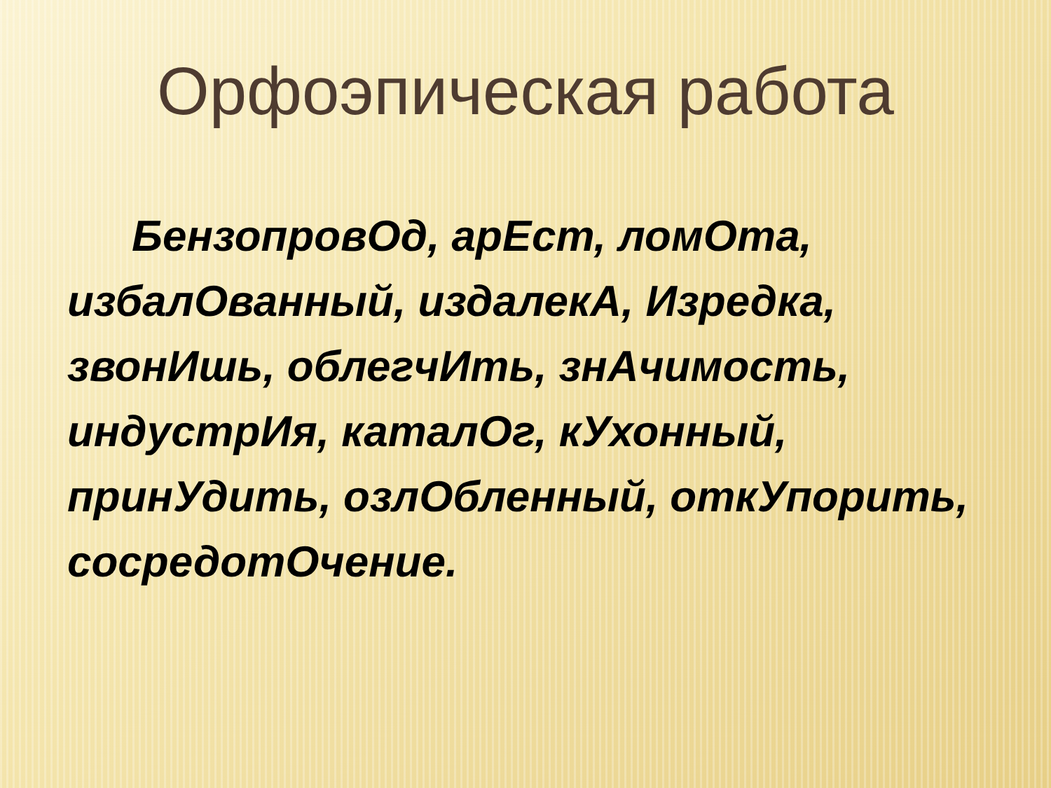Орфоэпическая работа
БензопровОд, арЕст, ломОта, избалОванный, издалекА, Изредка, звонИшь, облегчИть, знАчимость, индустрИя, каталОг, кУхонный, принУдить, озлОбленный, откУпорить, сосредотОчение.